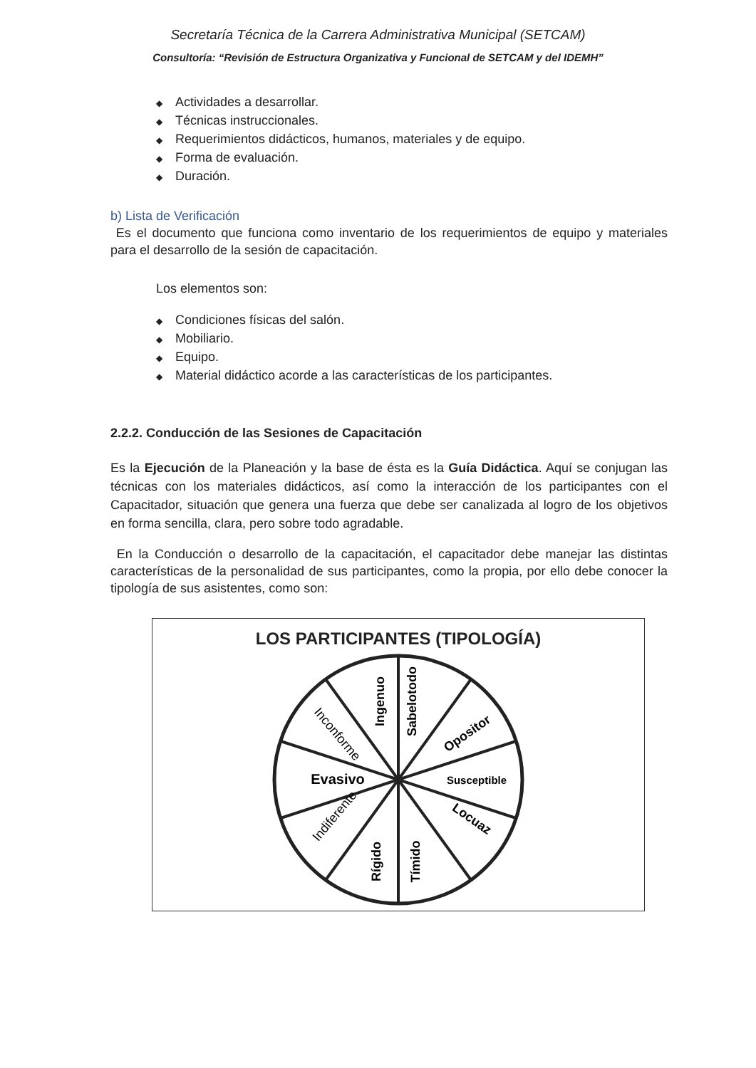Secretaría Técnica de la Carrera Administrativa Municipal (SETCAM)
Consultoría: “Revisión de Estructura Organizativa y Funcional de SETCAM y del IDEMH”
◆ Actividades a desarrollar.
◆ Técnicas instruccionales.
◆ Requerimientos didácticos, humanos, materiales y de equipo.
◆ Forma de evaluación.
◆ Duración.
b) Lista de Verificación
Es el documento que funciona como inventario de los requerimientos de equipo y materiales para el desarrollo de la sesión de capacitación.
Los elementos son:
◆ Condiciones físicas del salón.
◆ Mobiliario.
◆ Equipo.
◆ Material didáctico acorde a las características de los participantes.
2.2.2. Conducción de las Sesiones de Capacitación
Es la Ejecución de la Planeación y la base de ésta es la Guía Didáctica. Aquí se conjugan las técnicas con los materiales didácticos, así como la interacción de los participantes con el Capacitador, situación que genera una fuerza que debe ser canalizada al logro de los objetivos en forma sencilla, clara, pero sobre todo agradable.
En la Conducción o desarrollo de la capacitación, el capacitador debe manejar las distintas características de la personalidad de sus participantes, como la propia, por ello debe conocer la tipología de sus asistentes, como son:
LOS PARTICIPANTES (TIPOLOGÍA)
Ingenuo
Sabelotodo
Opositor
Susceptible
Locuaz
Tímido
Rígido
Indiferente
Evasivo
Inconforme